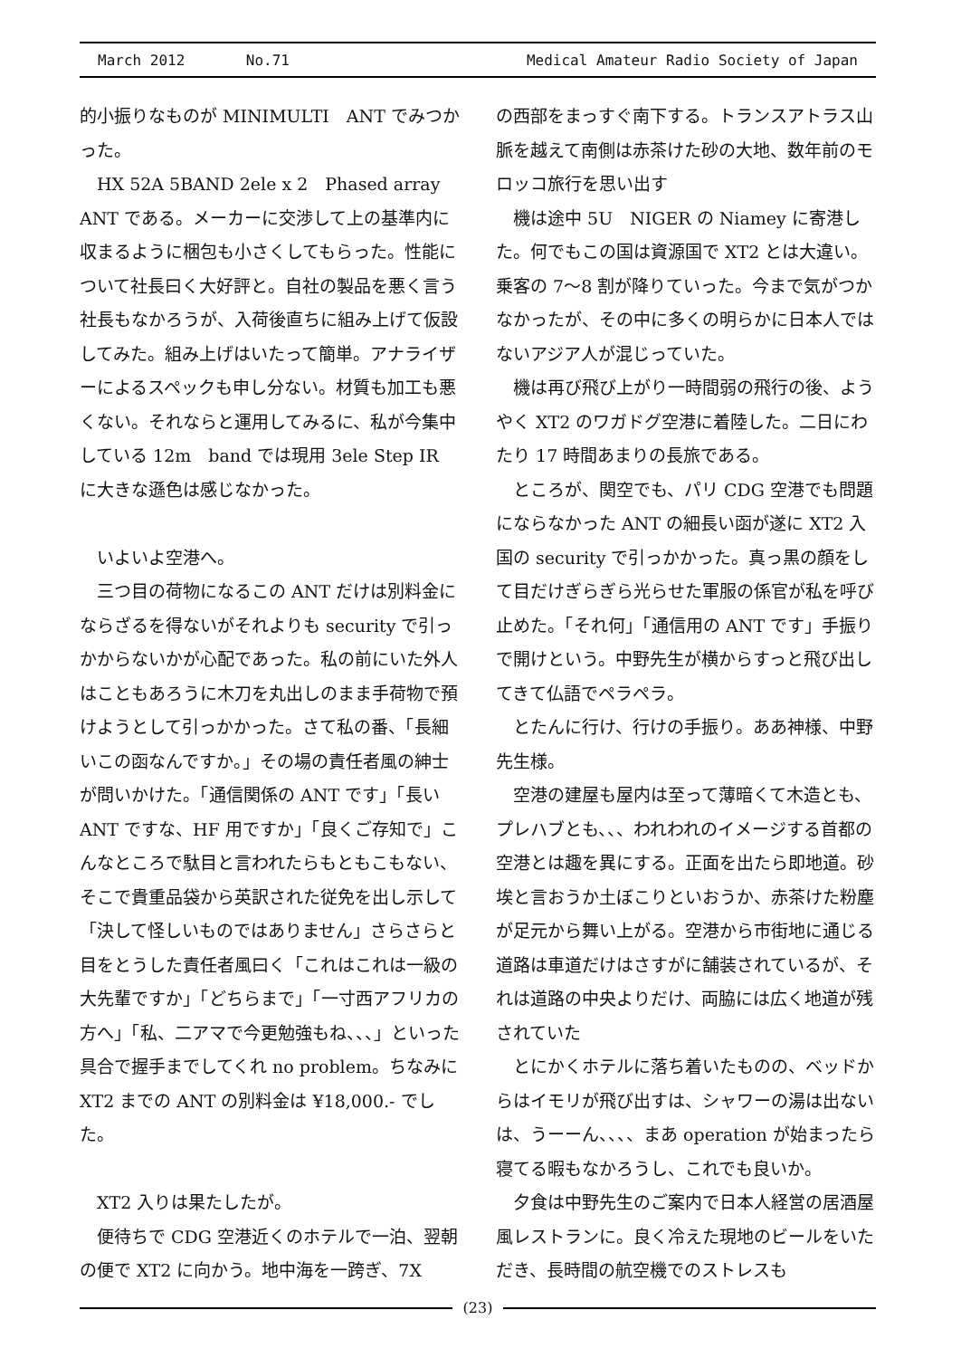March 2012 No.71 Medical Amateur Radio Society of Japan
的小振りなものが MINIMULTI　ANT でみつかった。
HX 52A 5BAND 2ele x 2　Phased array ANT である。メーカーに交渉して上の基準内に収まるように梱包も小さくしてもらった。性能について社長曰く大好評と。自社の製品を悪く言う社長もなかろうが、入荷後直ちに組み上げて仮設してみた。組み上げはいたって簡単。アナライザーによるスペックも申し分ない。材質も加工も悪くない。それならと運用してみるに、私が今集中している 12m　band では現用 3ele Step IR に大きな遜色は感じなかった。
いよいよ空港へ。
三つ目の荷物になるこの ANT だけは別料金にならざるを得ないがそれよりも security で引っかからないかが心配であった。私の前にいた外人はこともあろうに木刀を丸出しのまま手荷物で預けようとして引っかかった。さて私の番、「長細いこの函なんですか。」その場の責任者風の紳士が問いかけた。「通信関係の ANT です」「長い ANT ですな、HF 用ですか」「良くご存知で」こんなところで駄目と言われたらもともこもない、そこで貴重品袋から英訳された従免を出し示して「決して怪しいものではありません」さらさらと目をとうした責任者風曰く「これはこれは一級の大先輩ですか」「どちらまで」「一寸西アフリカの方へ」「私、二アマで今更勉強もね、、、」といった具合で握手までしてくれ no problem。ちなみに XT2 までの ANT の別料金は ¥18,000.- でした。
XT2 入りは果たしたが。
便待ちで CDG 空港近くのホテルで一泊、翌朝の便で XT2 に向かう。地中海を一跨ぎ、7X
の西部をまっすぐ南下する。トランスアトラス山脈を越えて南側は赤茶けた砂の大地、数年前のモロッコ旅行を思い出す
機は途中 5U　NIGER の Niamey に寄港した。何でもこの国は資源国で XT2 とは大違い。乗客の 7～8 割が降りていった。今まで気がつかなかったが、その中に多くの明らかに日本人ではないアジア人が混じっていた。
機は再び飛び上がり一時間弱の飛行の後、ようやく XT2 のワガドグ空港に着陸した。二日にわたり 17 時間あまりの長旅である。
ところが、関空でも、パリ CDG 空港でも問題にならなかった ANT の細長い函が遂に XT2 入国の security で引っかかった。真っ黒の顔をして目だけぎらぎら光らせた軍服の係官が私を呼び止めた。「それ何」「通信用の ANT です」手振りで開けという。中野先生が横からすっと飛び出してきて仏語でペラペラ。
とたんに行け、行けの手振り。ああ神様、中野先生様。
空港の建屋も屋内は至って薄暗くて木造とも、プレハブとも、、、われわれのイメージする首都の空港とは趣を異にする。正面を出たら即地道。砂埃と言おうか土ぼこりといおうか、赤茶けた粉塵が足元から舞い上がる。空港から市街地に通じる道路は車道だけはさすがに舗装されているが、それは道路の中央よりだけ、両脇には広く地道が残されていた
とにかくホテルに落ち着いたものの、ベッドからはイモリが飛び出すは、シャワーの湯は出ないは、うーーん、、、、まあ operation が始まったら寝てる暇もなかろうし、これでも良いか。
夕食は中野先生のご案内で日本人経営の居酒屋風レストランに。良く冷えた現地のビールをいただき、長時間の航空機でのストレスも
(23)